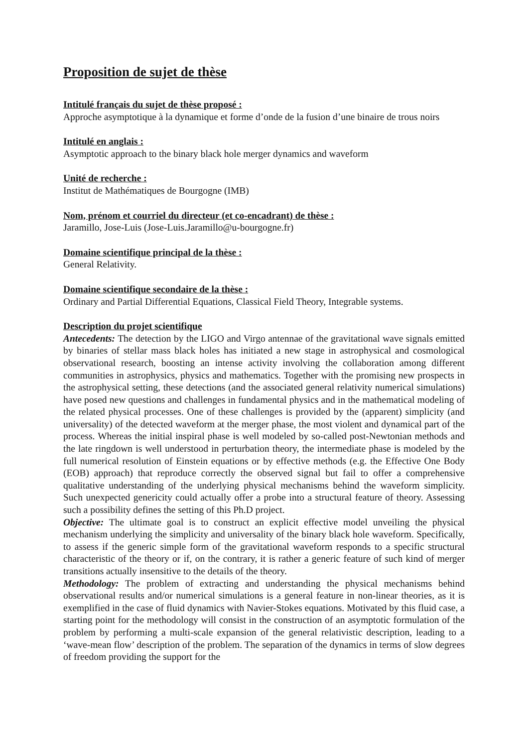Proposition de sujet de thèse
Intitulé français du sujet de thèse proposé :
Approche asymptotique à la dynamique et forme d’onde de la fusion d’une binaire de trous noirs
Intitulé en anglais :
Asymptotic approach to the binary black hole merger dynamics and waveform
Unité de recherche :
Institut de Mathématiques de Bourgogne (IMB)
Nom, prénom et courriel du directeur (et co-encadrant) de thèse :
Jaramillo, Jose-Luis (Jose-Luis.Jaramillo@u-bourgogne.fr)
Domaine scientifique principal de la thèse :
General Relativity.
Domaine scientifique secondaire de la thèse :
Ordinary and Partial Differential Equations, Classical Field Theory, Integrable systems.
Description du projet scientifique
Antecedents: The detection by the LIGO and Virgo antennae of the gravitational wave signals emitted by binaries of stellar mass black holes has initiated a new stage in astrophysical and cosmological observational research, boosting an intense activity involving the collaboration among different communities in astrophysics, physics and mathematics. Together with the promising new prospects in the astrophysical setting, these detections (and the associated general relativity numerical simulations) have posed new questions and challenges in fundamental physics and in the mathematical modeling of the related physical processes. One of these challenges is provided by the (apparent) simplicity (and universality) of the detected waveform at the merger phase, the most violent and dynamical part of the process. Whereas the initial inspiral phase is well modeled by so-called post-Newtonian methods and the late ringdown is well understood in perturbation theory, the intermediate phase is modeled by the full numerical resolution of Einstein equations or by effective methods (e.g. the Effective One Body (EOB) approach) that reproduce correctly the observed signal but fail to offer a comprehensive qualitative understanding of the underlying physical mechanisms behind the waveform simplicity. Such unexpected genericity could actually offer a probe into a structural feature of theory. Assessing such a possibility defines the setting of this Ph.D project.
Objective: The ultimate goal is to construct an explicit effective model unveiling the physical mechanism underlying the simplicity and universality of the binary black hole waveform. Specifically, to assess if the generic simple form of the gravitational waveform responds to a specific structural characteristic of the theory or if, on the contrary, it is rather a generic feature of such kind of merger transitions actually insensitive to the details of the theory.
Methodology: The problem of extracting and understanding the physical mechanisms behind observational results and/or numerical simulations is a general feature in non-linear theories, as it is exemplified in the case of fluid dynamics with Navier-Stokes equations. Motivated by this fluid case, a starting point for the methodology will consist in the construction of an asymptotic formulation of the problem by performing a multi-scale expansion of the general relativistic description, leading to a ‘wave-mean flow’ description of the problem. The separation of the dynamics in terms of slow degrees of freedom providing the support for the